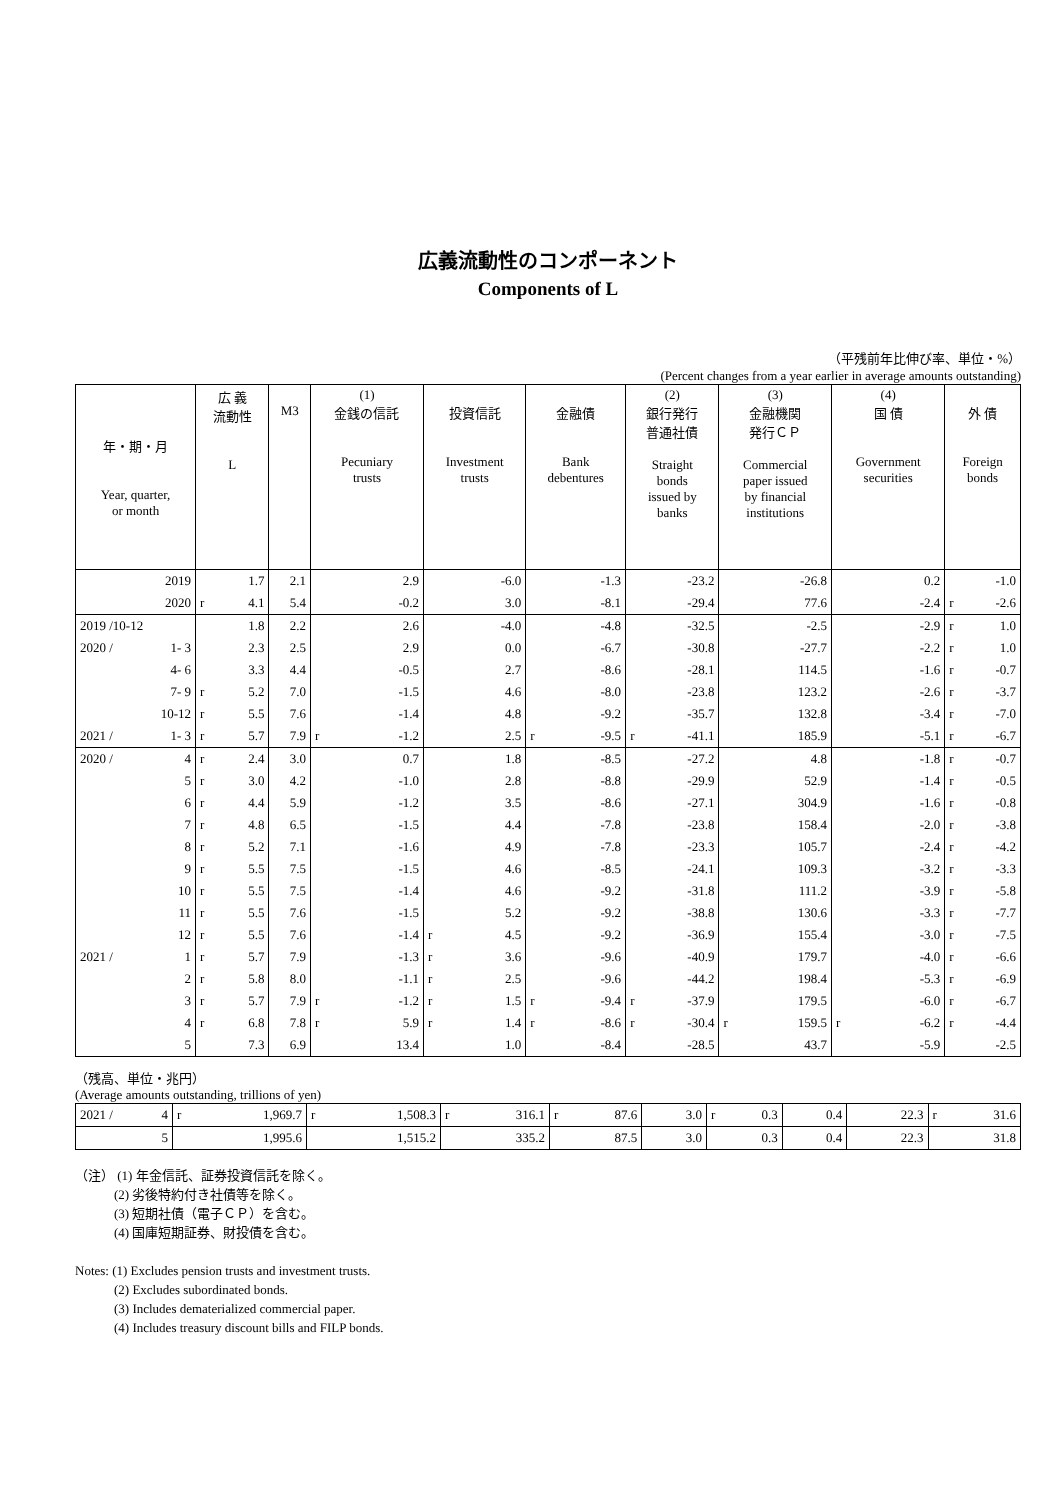広義流動性のコンポーネント
Components of L
（平残前年比伸び率、単位・%）
(Percent changes from a year earlier in average amounts outstanding)
| 年・期・月 Year, quarter, or month | 広 義 流動性 L | M3 | (1) 金銭の信託 Pecuniary trusts | 投資信託 Investment trusts | 金融債 Bank debentures | (2) 銀行発行 普通社債 Straight bonds issued by banks | (3) 金融機関 発行ＣＰ Commercial paper issued by financial institutions | (4) 国 債 Government securities | 外 債 Foreign bonds |
| --- | --- | --- | --- | --- | --- | --- | --- | --- | --- |
| 2019 | 1.7 | 2.1 | 2.9 | -6.0 | -1.3 | -23.2 | -26.8 | 0.2 | -1.0 |
| 2020 | r 4.1 | 5.4 | -0.2 | 3.0 | -8.1 | -29.4 | 77.6 | -2.4 | r -2.6 |
| 2019 /10-12 | 1.8 | 2.2 | 2.6 | -4.0 | -4.8 | -32.5 | -2.5 | -2.9 | r 1.0 |
| 2020 / 1- 3 | 2.3 | 2.5 | 2.9 | 0.0 | -6.7 | -30.8 | -27.7 | -2.2 | r 1.0 |
| 4- 6 | 3.3 | 4.4 | -0.5 | 2.7 | -8.6 | -28.1 | 114.5 | -1.6 | r -0.7 |
| 7- 9 | r 5.2 | 7.0 | -1.5 | 4.6 | -8.0 | -23.8 | 123.2 | -2.6 | r -3.7 |
| 10-12 | r 5.5 | 7.6 | -1.4 | 4.8 | -9.2 | -35.7 | 132.8 | -3.4 | r -7.0 |
| 2021 / 1- 3 | r 5.7 | 7.9 | r -1.2 | 2.5 | r -9.5 | r -41.1 | 185.9 | -5.1 | r -6.7 |
| 2020 / 4 | r 2.4 | 3.0 | 0.7 | 1.8 | -8.5 | -27.2 | 4.8 | -1.8 | r -0.7 |
| 5 | r 3.0 | 4.2 | -1.0 | 2.8 | -8.8 | -29.9 | 52.9 | -1.4 | r -0.5 |
| 6 | r 4.4 | 5.9 | -1.2 | 3.5 | -8.6 | -27.1 | 304.9 | -1.6 | r -0.8 |
| 7 | r 4.8 | 6.5 | -1.5 | 4.4 | -7.8 | -23.8 | 158.4 | -2.0 | r -3.8 |
| 8 | r 5.2 | 7.1 | -1.6 | 4.9 | -7.8 | -23.3 | 105.7 | -2.4 | r -4.2 |
| 9 | r 5.5 | 7.5 | -1.5 | 4.6 | -8.5 | -24.1 | 109.3 | -3.2 | r -3.3 |
| 10 | r 5.5 | 7.5 | -1.4 | 4.6 | -9.2 | -31.8 | 111.2 | -3.9 | r -5.8 |
| 11 | r 5.5 | 7.6 | -1.5 | 5.2 | -9.2 | -38.8 | 130.6 | -3.3 | r -7.7 |
| 12 | r 5.5 | 7.6 | -1.4 | r 4.5 | -9.2 | -36.9 | 155.4 | -3.0 | r -7.5 |
| 2021 / 1 | r 5.7 | 7.9 | -1.3 | r 3.6 | -9.6 | -40.9 | 179.7 | -4.0 | r -6.6 |
| 2 | r 5.8 | 8.0 | -1.1 | r 2.5 | -9.6 | -44.2 | 198.4 | -5.3 | r -6.9 |
| 3 | r 5.7 | 7.9 | r -1.2 | r 1.5 | r -9.4 | r -37.9 | 179.5 | -6.0 | r -6.7 |
| 4 | r 6.8 | 7.8 | r 5.9 | r 1.4 | r -8.6 | r -30.4 | r 159.5 | r -6.2 | r -4.4 |
| 5 | 7.3 | 6.9 | 13.4 | 1.0 | -8.4 | -28.5 | 43.7 | -5.9 | -2.5 |
（残高、単位・兆円）
(Average amounts outstanding, trillions of yen)
| 2021 / 4 | r 1,969.7 | r 1,508.3 | r 316.1 | r 87.6 | 3.0 | r 0.3 | 0.4 | 22.3 | r 31.6 |
| 5 | 1,995.6 | 1,515.2 | 335.2 | 87.5 | 3.0 | 0.3 | 0.4 | 22.3 | 31.8 |
（注） (1) 年金信託、証券投資信託を除く。
　　　(2) 劣後特約付き社債等を除く。
　　　(3) 短期社債（電子ＣＰ）を含む。
　　　(4) 国庫短期証券、財投債を含む。
Notes: (1) Excludes pension trusts and investment trusts.
　　　(2) Excludes subordinated bonds.
　　　(3) Includes dematerialized commercial paper.
　　　(4) Includes treasury discount bills and FILP bonds.